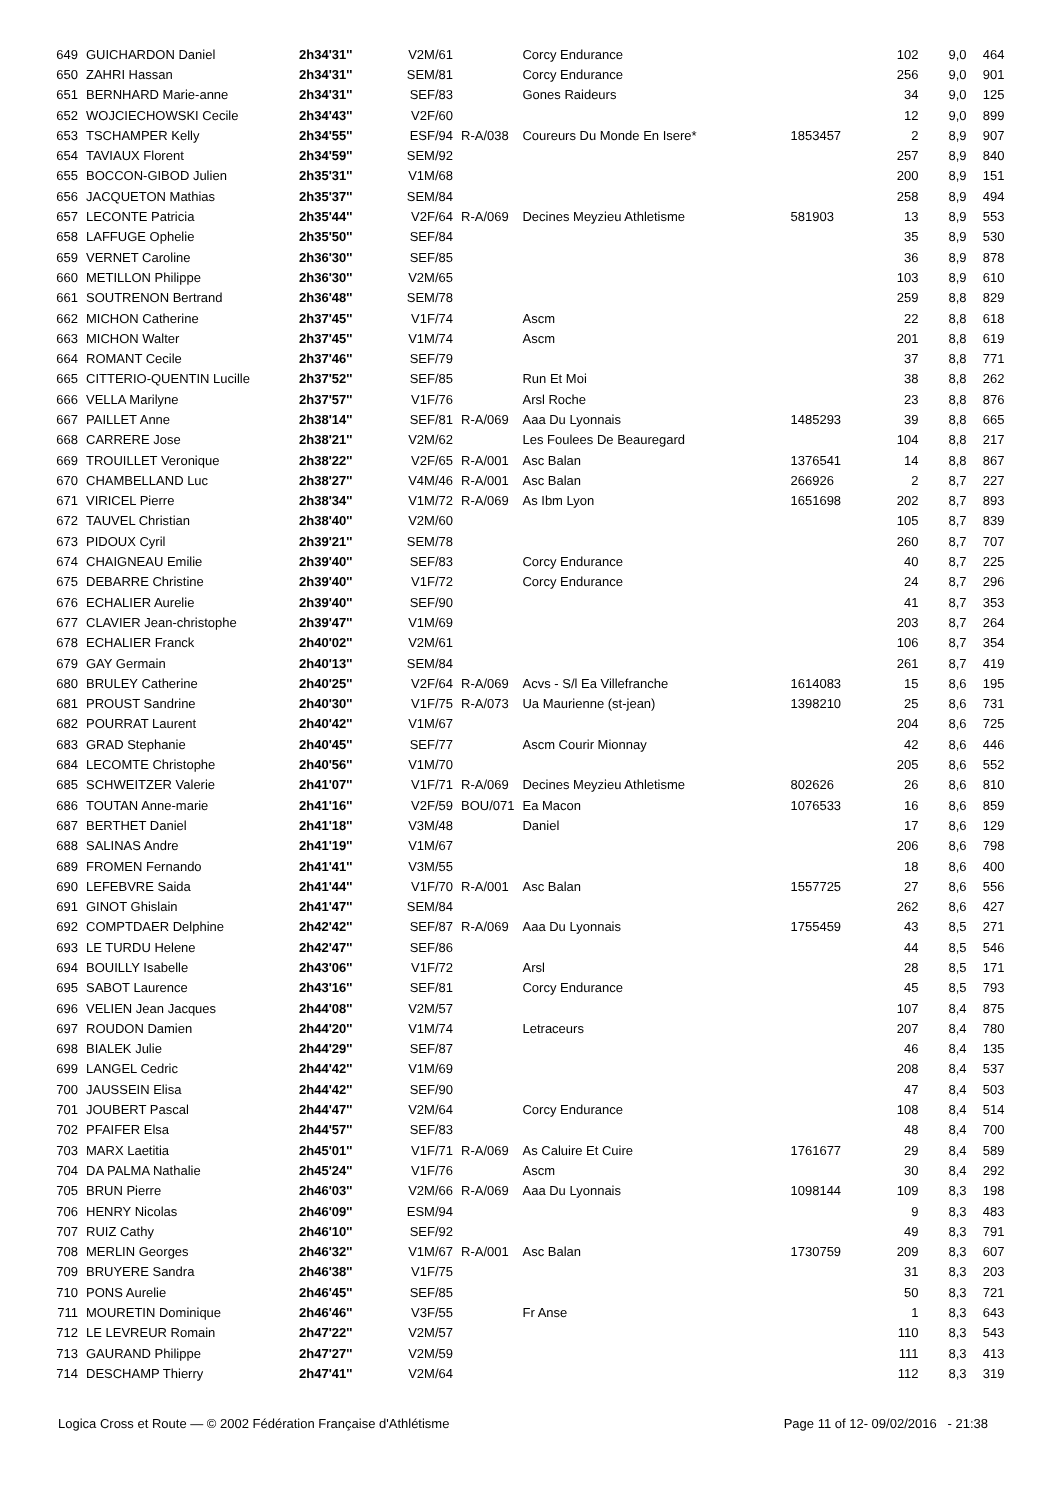| 649 | GUICHARDON Daniel | 2h34'31'' | V2M/61 | | Corcy Endurance | | 102 | 9,0 | 464 |
| 650 | ZAHRI Hassan | 2h34'31'' | SEM/81 | | Corcy Endurance | | 256 | 9,0 | 901 |
| 651 | BERNHARD Marie-anne | 2h34'31'' | SEF/83 | | Gones Raideurs | | 34 | 9,0 | 125 |
| 652 | WOJCIECHOWSKI Cecile | 2h34'43'' | V2F/60 | | | | 12 | 9,0 | 899 |
| 653 | TSCHAMPER Kelly | 2h34'55'' | ESF/94 | R-A/038 | Coureurs Du Monde En Isere* | 1853457 | 2 | 8,9 | 907 |
| 654 | TAVIAUX Florent | 2h34'59'' | SEM/92 | | | | 257 | 8,9 | 840 |
| 655 | BOCCON-GIBOD Julien | 2h35'31'' | V1M/68 | | | | 200 | 8,9 | 151 |
| 656 | JACQUETON Mathias | 2h35'37'' | SEM/84 | | | | 258 | 8,9 | 494 |
| 657 | LECONTE Patricia | 2h35'44'' | V2F/64 | R-A/069 | Decines Meyzieu Athletisme | 581903 | 13 | 8,9 | 553 |
| 658 | LAFFUGE Ophelie | 2h35'50'' | SEF/84 | | | | 35 | 8,9 | 530 |
| 659 | VERNET Caroline | 2h36'30'' | SEF/85 | | | | 36 | 8,9 | 878 |
| 660 | METILLON Philippe | 2h36'30'' | V2M/65 | | | | 103 | 8,9 | 610 |
| 661 | SOUTRENON Bertrand | 2h36'48'' | SEM/78 | | | | 259 | 8,8 | 829 |
| 662 | MICHON Catherine | 2h37'45'' | V1F/74 | | Ascm | | 22 | 8,8 | 618 |
| 663 | MICHON Walter | 2h37'45'' | V1M/74 | | Ascm | | 201 | 8,8 | 619 |
| 664 | ROMANT Cecile | 2h37'46'' | SEF/79 | | | | 37 | 8,8 | 771 |
| 665 | CITTERIO-QUENTIN Lucille | 2h37'52'' | SEF/85 | | Run Et Moi | | 38 | 8,8 | 262 |
| 666 | VELLA Marilyne | 2h37'57'' | V1F/76 | | Arsl Roche | | 23 | 8,8 | 876 |
| 667 | PAILLET Anne | 2h38'14'' | SEF/81 | R-A/069 | Aaa Du Lyonnais | 1485293 | 39 | 8,8 | 665 |
| 668 | CARRERE Jose | 2h38'21'' | V2M/62 | | Les Foulees De Beauregard | | 104 | 8,8 | 217 |
| 669 | TROUILLET Veronique | 2h38'22'' | V2F/65 | R-A/001 | Asc Balan | 1376541 | 14 | 8,8 | 867 |
| 670 | CHAMBELLAND Luc | 2h38'27'' | V4M/46 | R-A/001 | Asc Balan | 266926 | 2 | 8,7 | 227 |
| 671 | VIRICEL Pierre | 2h38'34'' | V1M/72 | R-A/069 | As Ibm Lyon | 1651698 | 202 | 8,7 | 893 |
| 672 | TAUVEL Christian | 2h38'40'' | V2M/60 | | | | 105 | 8,7 | 839 |
| 673 | PIDOUX Cyril | 2h39'21'' | SEM/78 | | | | 260 | 8,7 | 707 |
| 674 | CHAIGNEAU Emilie | 2h39'40'' | SEF/83 | | Corcy Endurance | | 40 | 8,7 | 225 |
| 675 | DEBARRE Christine | 2h39'40'' | V1F/72 | | Corcy Endurance | | 24 | 8,7 | 296 |
| 676 | ECHALIER Aurelie | 2h39'40'' | SEF/90 | | | | 41 | 8,7 | 353 |
| 677 | CLAVIER Jean-christophe | 2h39'47'' | V1M/69 | | | | 203 | 8,7 | 264 |
| 678 | ECHALIER Franck | 2h40'02'' | V2M/61 | | | | 106 | 8,7 | 354 |
| 679 | GAY Germain | 2h40'13'' | SEM/84 | | | | 261 | 8,7 | 419 |
| 680 | BRULEY Catherine | 2h40'25'' | V2F/64 | R-A/069 | Acvs - S/l Ea Villefranche | 1614083 | 15 | 8,6 | 195 |
| 681 | PROUST Sandrine | 2h40'30'' | V1F/75 | R-A/073 | Ua Maurienne (st-jean) | 1398210 | 25 | 8,6 | 731 |
| 682 | POURRAT Laurent | 2h40'42'' | V1M/67 | | | | 204 | 8,6 | 725 |
| 683 | GRAD Stephanie | 2h40'45'' | SEF/77 | | Ascm Courir Mionnay | | 42 | 8,6 | 446 |
| 684 | LECOMTE Christophe | 2h40'56'' | V1M/70 | | | | 205 | 8,6 | 552 |
| 685 | SCHWEITZER Valerie | 2h41'07'' | V1F/71 | R-A/069 | Decines Meyzieu Athletisme | 802626 | 26 | 8,6 | 810 |
| 686 | TOUTAN Anne-marie | 2h41'16'' | V2F/59 | BOU/071 | Ea Macon | 1076533 | 16 | 8,6 | 859 |
| 687 | BERTHET Daniel | 2h41'18'' | V3M/48 | | Daniel | | 17 | 8,6 | 129 |
| 688 | SALINAS Andre | 2h41'19'' | V1M/67 | | | | 206 | 8,6 | 798 |
| 689 | FROMEN Fernando | 2h41'41'' | V3M/55 | | | | 18 | 8,6 | 400 |
| 690 | LEFEBVRE Saida | 2h41'44'' | V1F/70 | R-A/001 | Asc Balan | 1557725 | 27 | 8,6 | 556 |
| 691 | GINOT Ghislain | 2h41'47'' | SEM/84 | | | | 262 | 8,6 | 427 |
| 692 | COMPTDAER Delphine | 2h42'42'' | SEF/87 | R-A/069 | Aaa Du Lyonnais | 1755459 | 43 | 8,5 | 271 |
| 693 | LE TURDU Helene | 2h42'47'' | SEF/86 | | | | 44 | 8,5 | 546 |
| 694 | BOUILLY Isabelle | 2h43'06'' | V1F/72 | | Arsl | | 28 | 8,5 | 171 |
| 695 | SABOT Laurence | 2h43'16'' | SEF/81 | | Corcy Endurance | | 45 | 8,5 | 793 |
| 696 | VELIEN Jean Jacques | 2h44'08'' | V2M/57 | | | | 107 | 8,4 | 875 |
| 697 | ROUDON Damien | 2h44'20'' | V1M/74 | | Letraceurs | | 207 | 8,4 | 780 |
| 698 | BIALEK Julie | 2h44'29'' | SEF/87 | | | | 46 | 8,4 | 135 |
| 699 | LANGEL Cedric | 2h44'42'' | V1M/69 | | | | 208 | 8,4 | 537 |
| 700 | JAUSSEIN Elisa | 2h44'42'' | SEF/90 | | | | 47 | 8,4 | 503 |
| 701 | JOUBERT Pascal | 2h44'47'' | V2M/64 | | Corcy Endurance | | 108 | 8,4 | 514 |
| 702 | PFAIFER Elsa | 2h44'57'' | SEF/83 | | | | 48 | 8,4 | 700 |
| 703 | MARX Laetitia | 2h45'01'' | V1F/71 | R-A/069 | As Caluire Et Cuire | 1761677 | 29 | 8,4 | 589 |
| 704 | DA PALMA Nathalie | 2h45'24'' | V1F/76 | | Ascm | | 30 | 8,4 | 292 |
| 705 | BRUN Pierre | 2h46'03'' | V2M/66 | R-A/069 | Aaa Du Lyonnais | 1098144 | 109 | 8,3 | 198 |
| 706 | HENRY Nicolas | 2h46'09'' | ESM/94 | | | | 9 | 8,3 | 483 |
| 707 | RUIZ Cathy | 2h46'10'' | SEF/92 | | | | 49 | 8,3 | 791 |
| 708 | MERLIN Georges | 2h46'32'' | V1M/67 | R-A/001 | Asc Balan | 1730759 | 209 | 8,3 | 607 |
| 709 | BRUYERE Sandra | 2h46'38'' | V1F/75 | | | | 31 | 8,3 | 203 |
| 710 | PONS Aurelie | 2h46'45'' | SEF/85 | | | | 50 | 8,3 | 721 |
| 711 | MOURETIN Dominique | 2h46'46'' | V3F/55 | | Fr Anse | | 1 | 8,3 | 643 |
| 712 | LE LEVREUR Romain | 2h47'22'' | V2M/57 | | | | 110 | 8,3 | 543 |
| 713 | GAURAND Philippe | 2h47'27'' | V2M/59 | | | | 111 | 8,3 | 413 |
| 714 | DESCHAMP Thierry | 2h47'41'' | V2M/64 | | | | 112 | 8,3 | 319 |
Logica Cross et Route — © 2002 Fédération Française d'Athlétisme Page 11 of 12- 09/02/2016 - 21:38